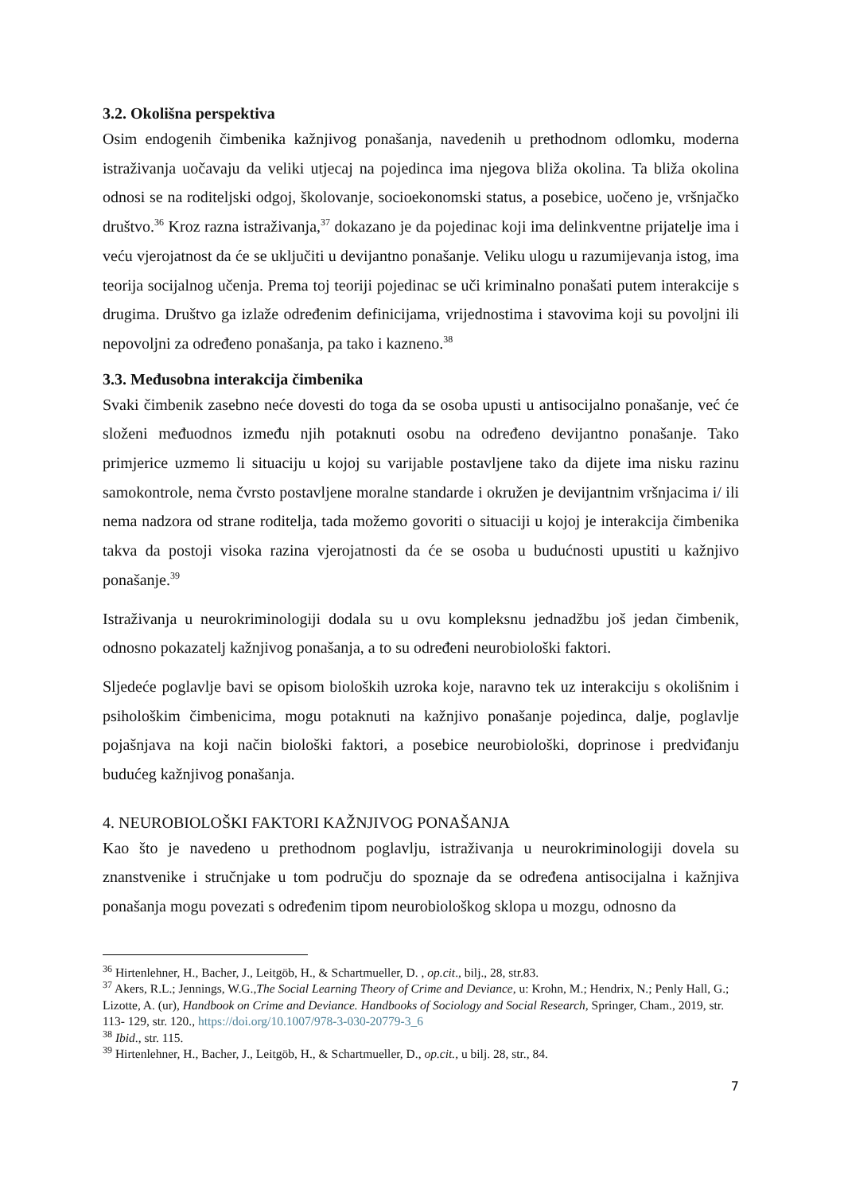3.2. Okolišna perspektiva
Osim endogenih čimbenika kažnjivog ponašanja, navedenih u prethodnom odlomku, moderna istraživanja uočavaju da veliki utjecaj na pojedinca ima njegova bliža okolina. Ta bliža okolina odnosi se na roditeljski odgoj, školovanje, socioekonomski status, a posebice, uočeno je, vršnjačko društvo.<sup>36</sup> Kroz razna istraživanja,<sup>37</sup> dokazano je da pojedinac koji ima delinkventne prijatelje ima i veću vjerojatnost da će se uključiti u devijantno ponašanje. Veliku ulogu u razumijevanja istog, ima teorija socijalnog učenja. Prema toj teoriji pojedinac se uči kriminalno ponašati putem interakcije s drugima. Društvo ga izlaže određenim definicijama, vrijednostima i stavovima koji su povoljni ili nepovoljni za određeno ponašanja, pa tako i kazneno.<sup>38</sup>
3.3. Međusobna interakcija čimbenika
Svaki čimbenik zasebno neće dovesti do toga da se osoba upusti u antisocijalno ponašanje, već će složeni međuodnos između njih potaknuti osobu na određeno devijantno ponašanje. Tako primjerice uzmemo li situaciju u kojoj su varijable postavljene tako da dijete ima nisku razinu samokontrole, nema čvrsto postavljene moralne standarde i okružen je devijantnim vršnjacima i/ ili nema nadzora od strane roditelja, tada možemo govoriti o situaciji u kojoj je interakcija čimbenika takva da postoji visoka razina vjerojatnosti da će se osoba u budućnosti upustiti u kažnjivo ponašanje.<sup>39</sup>
Istraživanja u neurokriminologiji dodala su u ovu kompleksnu jednadžbu još jedan čimbenik, odnosno pokazatelj kažnjivog ponašanja, a to su određeni neurobiološki faktori.
Sljedeće poglavlje bavi se opisom bioloških uzroka koje, naravno tek uz interakciju s okolišnim i psihološkim čimbenicima, mogu potaknuti na kažnjivo ponašanje pojedinca, dalje, poglavlje pojašnjava na koji način biološki faktori, a posebice neurobiološki, doprinose i predviđanju budućeg kažnjivog ponašanja.
4. NEUROBIOLOŠKI FAKTORI KAŽNJIVOG PONAŠANJA
Kao što je navedeno u prethodnom poglavlju, istraživanja u neurokriminologiji dovela su znanstvenike i stručnjake u tom području do spoznaje da se određena antisocijalna i kažnjiva ponašanja mogu povezati s određenim tipom neurobiološkog sklopa u mozgu, odnosno da
<sup>36</sup> Hirtenlehner, H., Bacher, J., Leitgöb, H., & Schartmueller, D. , op.cit., bilj., 28, str.83.
<sup>37</sup> Akers, R.L.; Jennings, W.G.,The Social Learning Theory of Crime and Deviance, u: Krohn, M.; Hendrix, N.; Penly Hall, G.; Lizotte, A. (ur), Handbook on Crime and Deviance. Handbooks of Sociology and Social Research, Springer, Cham., 2019, str. 113- 129, str. 120., https://doi.org/10.1007/978-3-030-20779-3_6
<sup>38</sup> Ibid., str. 115.
<sup>39</sup> Hirtenlehner, H., Bacher, J., Leitgöb, H., & Schartmueller, D., op.cit., u bilj. 28, str., 84.
7